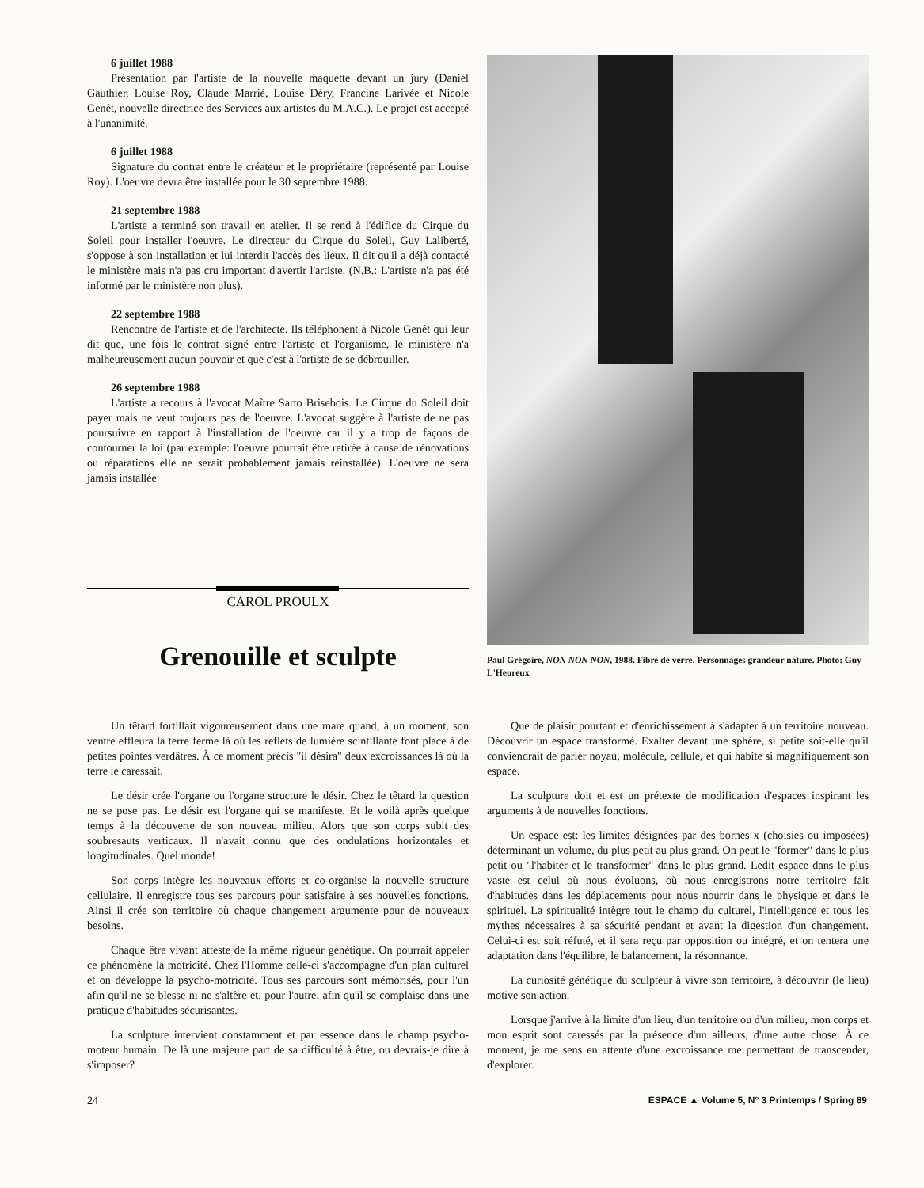6 juillet 1988
Présentation par l'artiste de la nouvelle maquette devant un jury (Daniel Gauthier, Louise Roy, Claude Marrié, Louise Déry, Francine Larivée et Nicole Genêt, nouvelle directrice des Services aux artistes du M.A.C.). Le projet est accepté à l'unanimité.
6 juillet 1988
Signature du contrat entre le créateur et le propriétaire (représenté par Louise Roy). L'oeuvre devra être installée pour le 30 septembre 1988.
21 septembre 1988
L'artiste a terminé son travail en atelier. Il se rend à l'édifice du Cirque du Soleil pour installer l'oeuvre. Le directeur du Cirque du Soleil, Guy Laliberté, s'oppose à son installation et lui interdit l'accès des lieux. Il dit qu'il a déjà contacté le ministère mais n'a pas cru important d'avertir l'artiste. (N.B.: L'artiste n'a pas été informé par le ministère non plus).
22 septembre 1988
Rencontre de l'artiste et de l'architecte. Ils téléphonent à Nicole Genêt qui leur dit que, une fois le contrat signé entre l'artiste et l'organisme, le ministère n'a malheureusement aucun pouvoir et que c'est à l'artiste de se débrouiller.
26 septembre 1988
L'artiste a recours à l'avocat Maître Sarto Brisebois. Le Cirque du Soleil doit payer mais ne veut toujours pas de l'oeuvre. L'avocat suggère à l'artiste de ne pas poursuivre en rapport à l'installation de l'oeuvre car il y a trop de façons de contourner la loi (par exemple: l'oeuvre pourrait être retirée à cause de rénovations ou réparations elle ne serait probablement jamais réinstallée). L'oeuvre ne sera jamais installée
CAROL PROULX
Grenouille et sculpte
Paul Grégoire, NON NON NON, 1988. Fibre de verre. Personnages grandeur nature. Photo: Guy L'Heureux
Un têtard fortillait vigoureusement dans une mare quand, à un moment, son ventre effleura la terre ferme là où les reflets de lumière scintillante font place à de petites pointes verdâtres. À ce moment précis "il désira" deux excroissances là où la terre le caressait.
Le désir crée l'organe ou l'organe structure le désir. Chez le têtard la question ne se pose pas. Le désir est l'organe qui se manifeste. Et le voilà après quelque temps à la découverte de son nouveau milieu. Alors que son corps subit des soubresauts verticaux. Il n'avait connu que des ondulations horizontales et longitudinales. Quel monde!
Son corps intègre les nouveaux efforts et co-organise la nouvelle structure cellulaire. Il enregistre tous ses parcours pour satisfaire à ses nouvelles fonctions. Ainsi il crée son territoire où chaque changement argumente pour de nouveaux besoins.
Chaque être vivant atteste de la même rigueur génétique. On pourrait appeler ce phénomène la motricité. Chez l'Homme celle-ci s'accompagne d'un plan culturel et on développe la psycho-motricité. Tous ses parcours sont mémorisés, pour l'un afin qu'il ne se blesse ni ne s'altère et, pour l'autre, afin qu'il se complaise dans une pratique d'habitudes sécurisantes.
La sculpture intervient constamment et par essence dans le champ psycho-moteur humain. De là une majeure part de sa difficulté à être, ou devrais-je dire à s'imposer?
Que de plaisir pourtant et d'enrichissement à s'adapter à un territoire nouveau. Découvrir un espace transformé. Exalter devant une sphère, si petite soit-elle qu'il conviendrait de parler noyau, molécule, cellule, et qui habite si magnifiquement son espace.
La sculpture doit et est un prétexte de modification d'espaces inspirant les arguments à de nouvelles fonctions.
Un espace est: les limites désignées par des bornes x (choisies ou imposées) déterminant un volume, du plus petit au plus grand. On peut le "former" dans le plus petit ou "l'habiter et le transformer" dans le plus grand. Ledit espace dans le plus vaste est celui où nous évoluons, où nous enregistrons notre territoire fait d'habitudes dans les déplacements pour nous nourrir dans le physique et dans le spirituel. La spiritualité intègre tout le champ du culturel, l'intelligence et tous les mythes nécessaires à sa sécurité pendant et avant la digestion d'un changement. Celui-ci est soit réfuté, et il sera reçu par opposition ou intégré, et on tentera une adaptation dans l'équilibre, le balancement, la résonnance.
La curiosité génétique du sculpteur à vivre son territoire, à découvrir (le lieu) motive son action.
Lorsque j'arrive à la limite d'un lieu, d'un territoire ou d'un milieu, mon corps et mon esprit sont caressés par la présence d'un ailleurs, d'une autre chose. À ce moment, je me sens en attente d'une excroissance me permettant de transcender, d'explorer.
24 ESPACE ▲ Volume 5, N° 3 Printemps / Spring 89